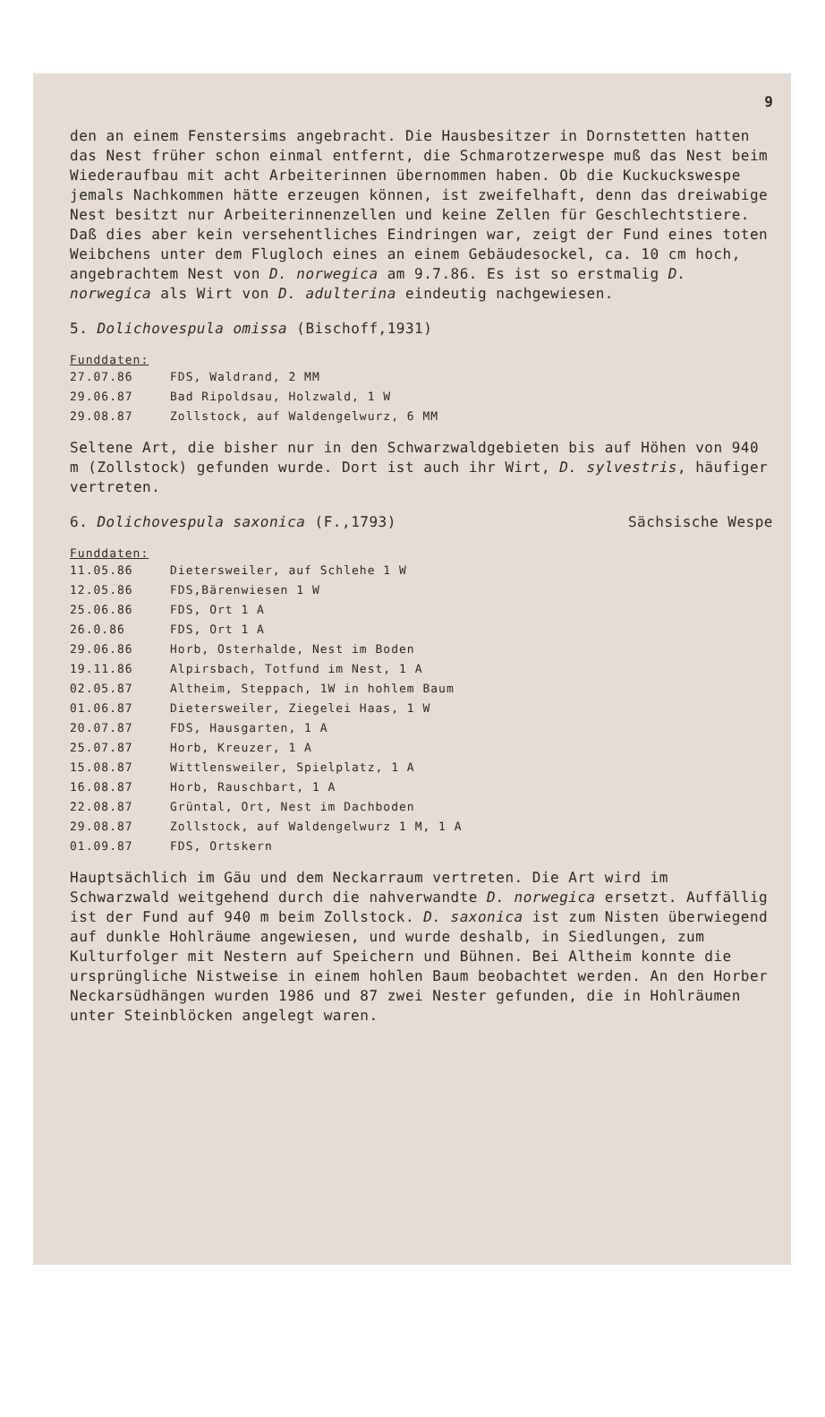9
den an einem Fenstersims angebracht. Die Hausbesitzer in Dornstetten hatten das Nest früher schon einmal entfernt, die Schmarotzerwespe muß das Nest beim Wiederaufbau mit acht Arbeiterinnen übernommen haben. Ob die Kuckuckswespe jemals Nachkommen hätte erzeugen können, ist zweifelhaft, denn das dreiwabige Nest besitzt nur Arbeiterinnenzellen und keine Zellen für Geschlechtstiere. Daß dies aber kein versehentliches Eindringen war, zeigt der Fund eines toten Weibchens unter dem Flugloch eines an einem Gebäudesockel, ca. 10 cm hoch, angebrachtem Nest von D. norwegica am 9.7.86. Es ist so erstmalig D. norwegica als Wirt von D. adulterina eindeutig nachgewiesen.
5. Dolichovespula omissa (Bischoff,1931)
Funddaten:
| 27.07.86 | FDS, Waldrand, 2 MM |
| 29.06.87 | Bad Ripoldsau, Holzwald, 1 W |
| 29.08.87 | Zollstock, auf Waldengelwurz, 6 MM |
Seltene Art, die bisher nur in den Schwarzwaldgebieten bis auf Höhen von 940 m (Zollstock) gefunden wurde. Dort ist auch ihr Wirt, D. sylvestris, häufiger vertreten.
6. Dolichovespula saxonica (F.,1793) Sächsische Wespe
Funddaten:
| 11.05.86 | Dietersweiler, auf Schlehe 1 W |
| 12.05.86 | FDS,Bärenwiesen 1 W |
| 25.06.86 | FDS, Ort 1 A |
| 26.0.86 | FDS, Ort 1 A |
| 29.06.86 | Horb, Osterhalde, Nest im Boden |
| 19.11.86 | Alpirsbach, Totfund im Nest, 1 A |
| 02.05.87 | Altheim, Steppach, 1W in hohlem Baum |
| 01.06.87 | Dietersweiler, Ziegelei Haas, 1 W |
| 20.07.87 | FDS, Hausgarten, 1 A |
| 25.07.87 | Horb, Kreuzer, 1 A |
| 15.08.87 | Wittlensweiler, Spielplatz, 1 A |
| 16.08.87 | Horb, Rauschbart, 1 A |
| 22.08.87 | Grüntal, Ort, Nest im Dachboden |
| 29.08.87 | Zollstock, auf Waldengelwurz 1 M, 1 A |
| 01.09.87 | FDS, Ortskern |
Hauptsächlich im Gäu und dem Neckarraum vertreten. Die Art wird im Schwarzwald weitgehend durch die nahverwandte D. norwegica ersetzt. Auffällig ist der Fund auf 940 m beim Zollstock. D. saxonica ist zum Nisten überwiegend auf dunkle Hohlräume angewiesen, und wurde deshalb, in Siedlungen, zum Kulturfolger mit Nestern auf Speichern und Bühnen. Bei Altheim konnte die ursprüngliche Nistweise in einem hohlen Baum beobachtet werden. An den Horber Neckarsüdhängen wurden 1986 und 87 zwei Nester gefunden, die in Hohlräumen unter Steinblöcken angelegt waren.